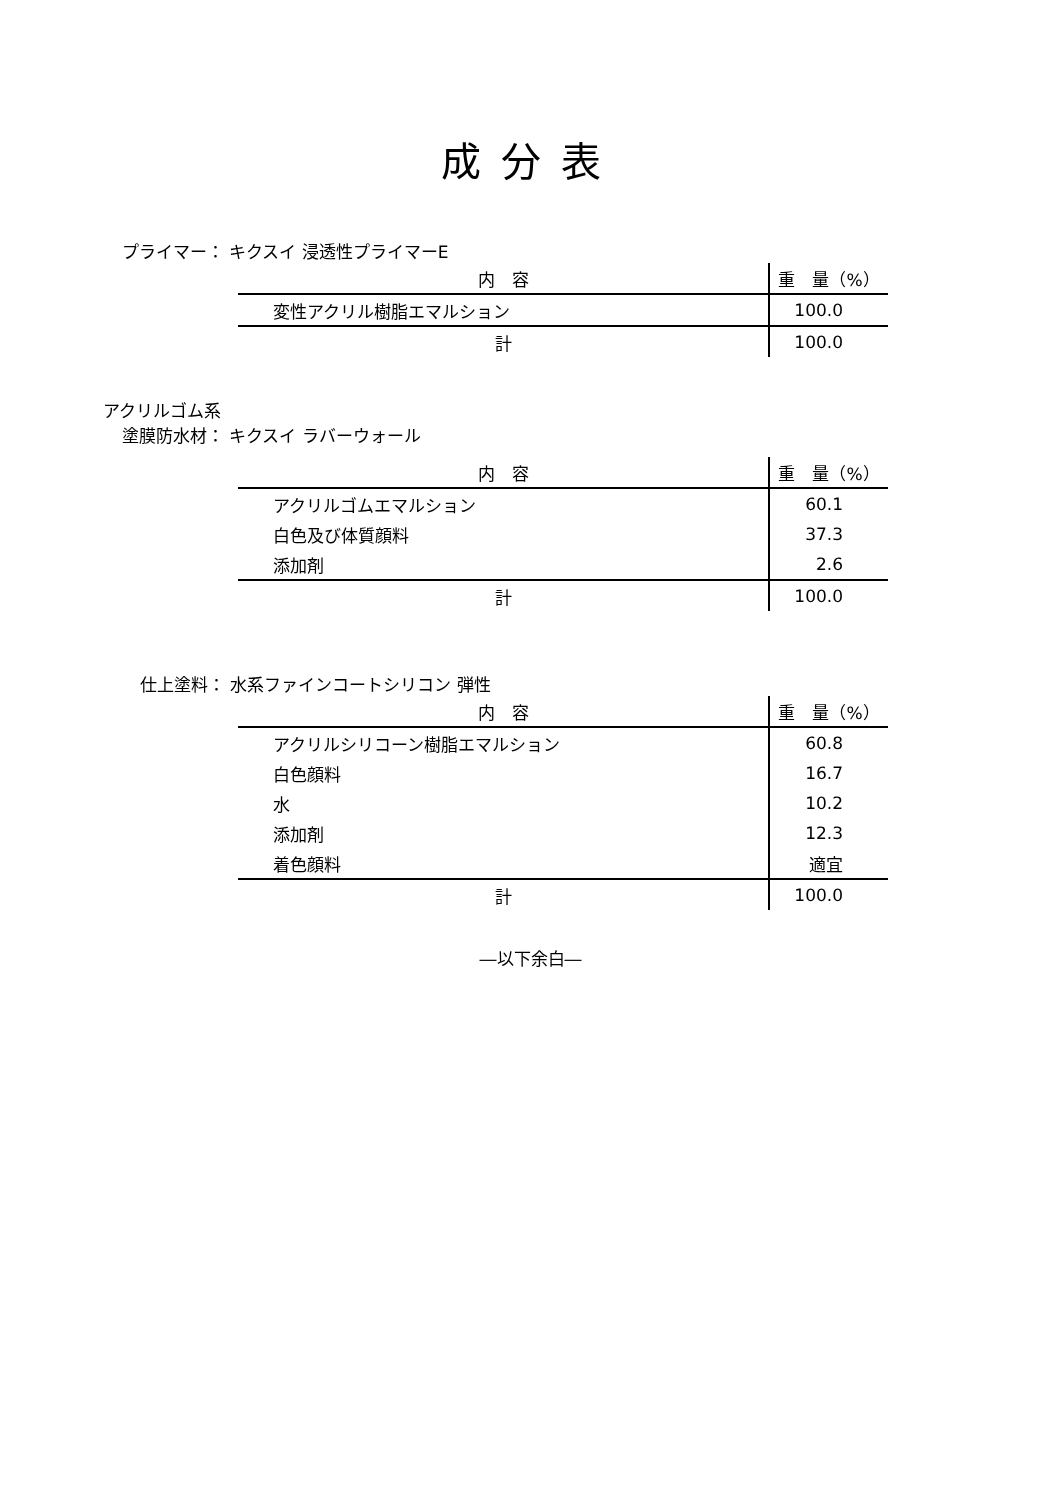成分表
プライマー： キクスイ 浸透性プライマーE
| 内 容 | 重 量（%） |
| --- | --- |
| 変性アクリル樹脂エマルション | 100.0 |
| 計 | 100.0 |
アクリルゴム系
塗膜防水材： キクスイ ラバーウォール
| 内 容 | 重 量（%） |
| --- | --- |
| アクリルゴムエマルション | 60.1 |
| 白色及び体質顔料 | 37.3 |
| 添加剤 | 2.6 |
| 計 | 100.0 |
仕上塗料： 水系ファインコートシリコン 弾性
| 内 容 | 重 量（%） |
| --- | --- |
| アクリルシリコーン樹脂エマルション | 60.8 |
| 白色顔料 | 16.7 |
| 水 | 10.2 |
| 添加剤 | 12.3 |
| 着色顔料 | 適宜 |
| 計 | 100.0 |
―以下余白―